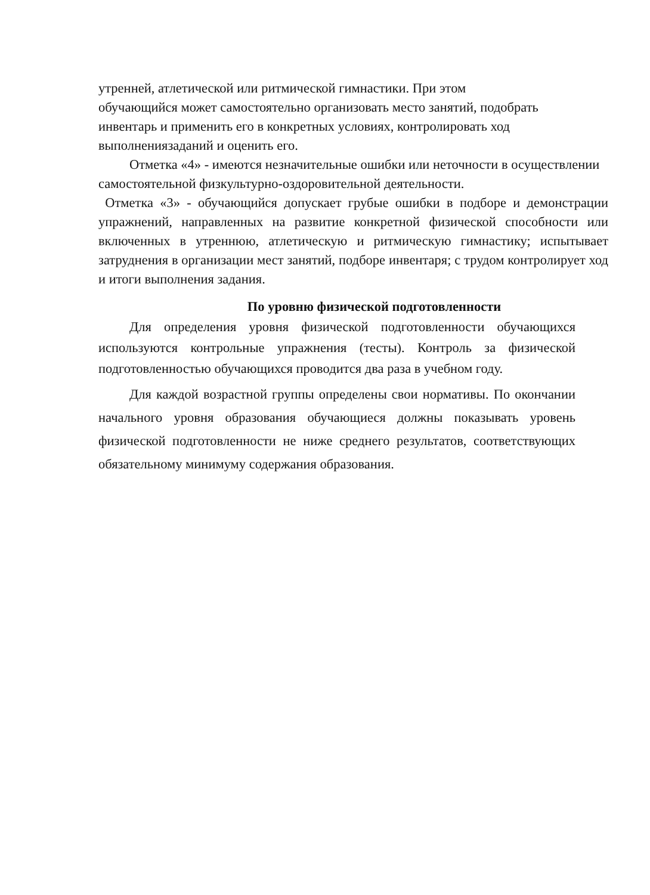утренней, атлетической или ритмической гимнастики. При этом обучающийся может самостоятельно организовать место занятий, подобрать инвентарь и применить его в конкретных условиях, контролировать ход выполнениязаданий и оценить его.
Отметка «4» - имеются незначительные ошибки или неточности в осуществлении самостоятельной физкультурно-оздоровительной деятельности.
Отметка «3» - обучающийся допускает грубые ошибки в подборе и демонстрации упражнений, направленных на развитие конкретной физической способности или включенных в утреннюю, атлетическую и ритмическую гимнастику; испытывает затруднения в организации мест занятий, подборе инвентаря; с трудом контролирует ход и итоги выполнения задания.
По уровню физической подготовленности
Для определения уровня физической подготовленности обучающихся используются контрольные упражнения (тесты). Контроль за физической подготовленностью обучающихся проводится два раза в учебном году.
Для каждой возрастной группы определены свои нормативы. По окончании начального уровня образования обучающиеся должны показывать уровень физической подготовленности не ниже среднего результатов, соответствующих обязательному минимуму содержания образования.